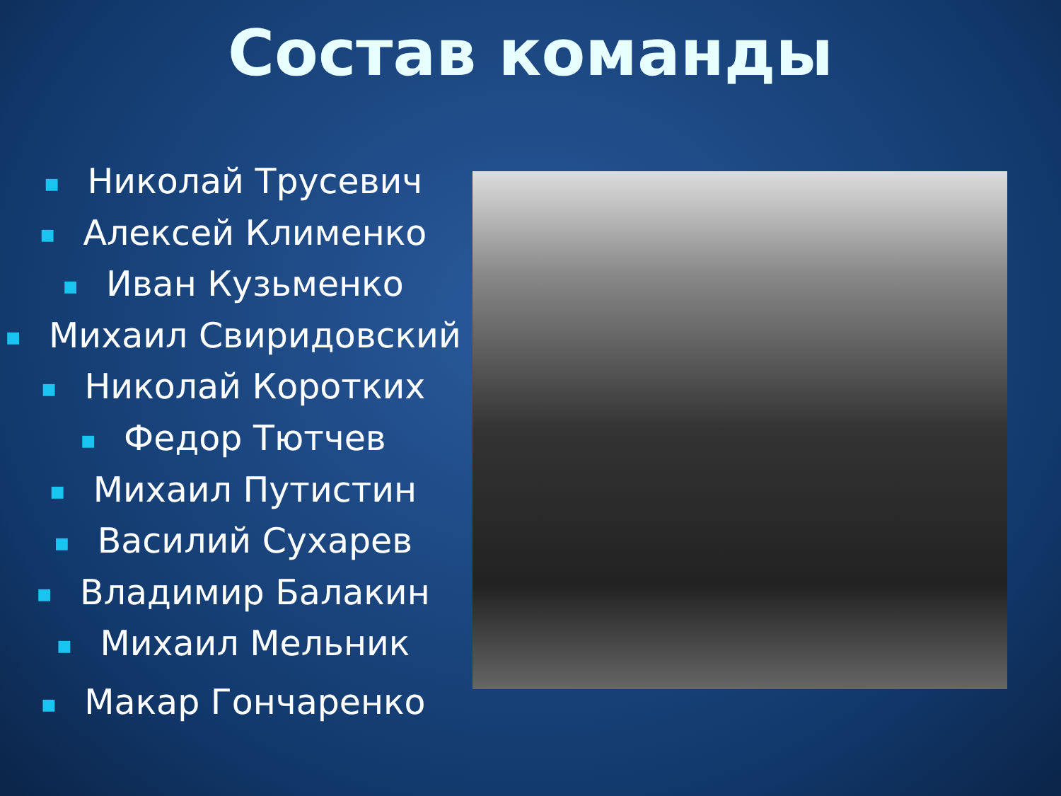Состав команды
■ Николай Трусевич
■ Алексей Клименко
■ Иван Кузьменко
■ Михаил Свиридовский
■ Николай Коротких
■ Федор Тютчев
■ Михаил Путистин
■ Василий Сухарев
■ Владимир Балакин
■ Михаил Мельник
■ Макар Гончаренко